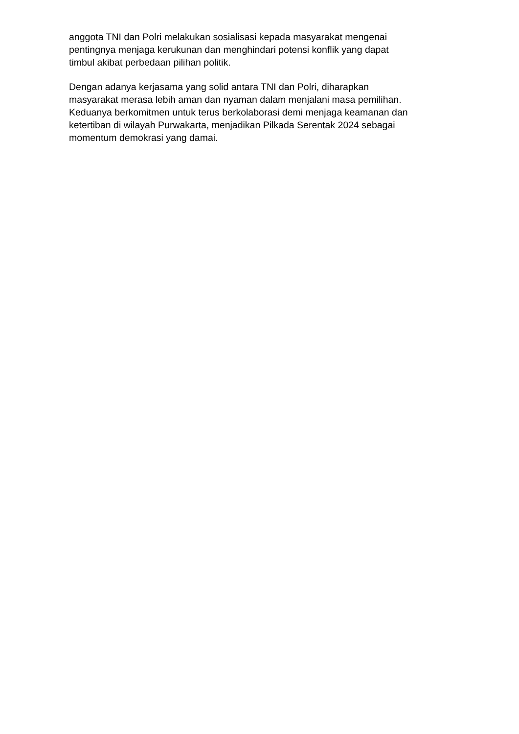anggota TNI dan Polri melakukan sosialisasi kepada masyarakat mengenai
pentingnya menjaga kerukunan dan menghindari potensi konflik yang dapat
timbul akibat perbedaan pilihan politik.
Dengan adanya kerjasama yang solid antara TNI dan Polri, diharapkan
masyarakat merasa lebih aman dan nyaman dalam menjalani masa pemilihan.
Keduanya berkomitmen untuk terus berkolaborasi demi menjaga keamanan dan
ketertiban di wilayah Purwakarta, menjadikan Pilkada Serentak 2024 sebagai
momentum demokrasi yang damai.